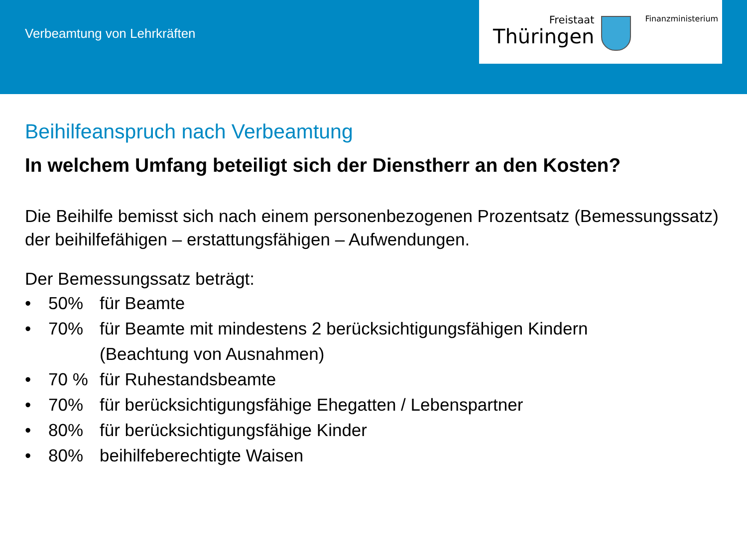Verbeamtung von Lehrkräften
Freistaat
Thüringen
Finanzministerium
Beihilfeanspruch nach Verbeamtung
In welchem Umfang beteiligt sich der Dienstherr an den Kosten?
Die Beihilfe bemisst sich nach einem personenbezogenen Prozentsatz (Bemessungssatz) der beihilfefähigen – erstattungsfähigen – Aufwendungen.
Der Bemessungssatz beträgt:
• 50% für Beamte
• 70% für Beamte mit mindestens 2 berücksichtigungsfähigen Kindern
(Beachtung von Ausnahmen)
• 70 % für Ruhestandsbeamte
• 70% für berücksichtigungsfähige Ehegatten / Lebenspartner
• 80% für berücksichtigungsfähige Kinder
• 80% beihilfeberechtigte Waisen